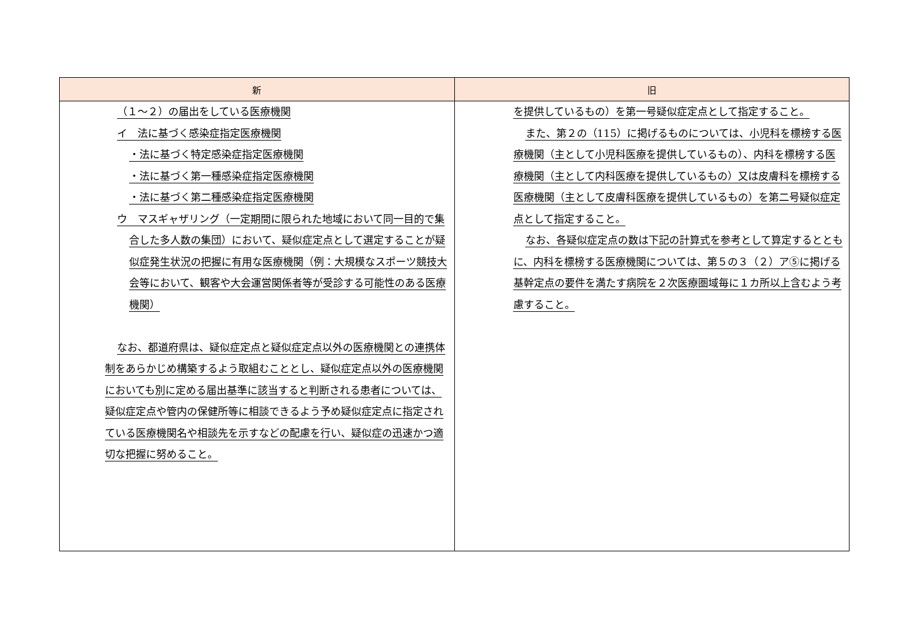| 新 | 旧 |
| --- | --- |
| （１～２）の届出をしている医療機関 イ 法に基づく感染症指定医療機関 ・法に基づく特定感染症指定医療機関 ・法に基づく第一種感染症指定医療機関 ・法に基づく第二種感染症指定医療機関 ウ マスギャザリング（一定期間に限られた地域において同一目的で集合した多人数の集団）において、疑似症定点として選定することが疑似症発生状況の把握に有用な医療機関（例：大規模なスポーツ競技大会等において、観客や大会運営関係者等が受診する可能性のある医療機関） なお、都道府県は、疑似症定点と疑似症定点以外の医療機関との連携体制をあらかじめ構築するよう取組むこととし、疑似症定点以外の医療機関においても別に定める届出基準に該当すると判断される患者については、疑似症定点や管内の保健所等に相談できるよう予め疑似症定点に指定されている医療機関名や相談先を示すなどの配慮を行い、疑似症の迅速かつ適切な把握に努めること。 | を提供しているもの）を第一号疑似症定点として指定すること。 また、第２の（115）に掲げるものについては、小児科を標榜する医療機関（主として小児科医療を提供しているもの）、内科を標榜する医療機関（主として内科医療を提供しているもの）又は皮膚科を標榜する医療機関（主として皮膚科医療を提供しているもの）を第二号疑似症定点として指定すること。 なお、各疑似症定点の数は下記の計算式を参考として算定するとともに、内科を標榜する医療機関については、第５の３（２）ア⑤に掲げる基幹定点の要件を満たす病院を２次医療圏域毎に１カ所以上含むよう考慮すること。 |